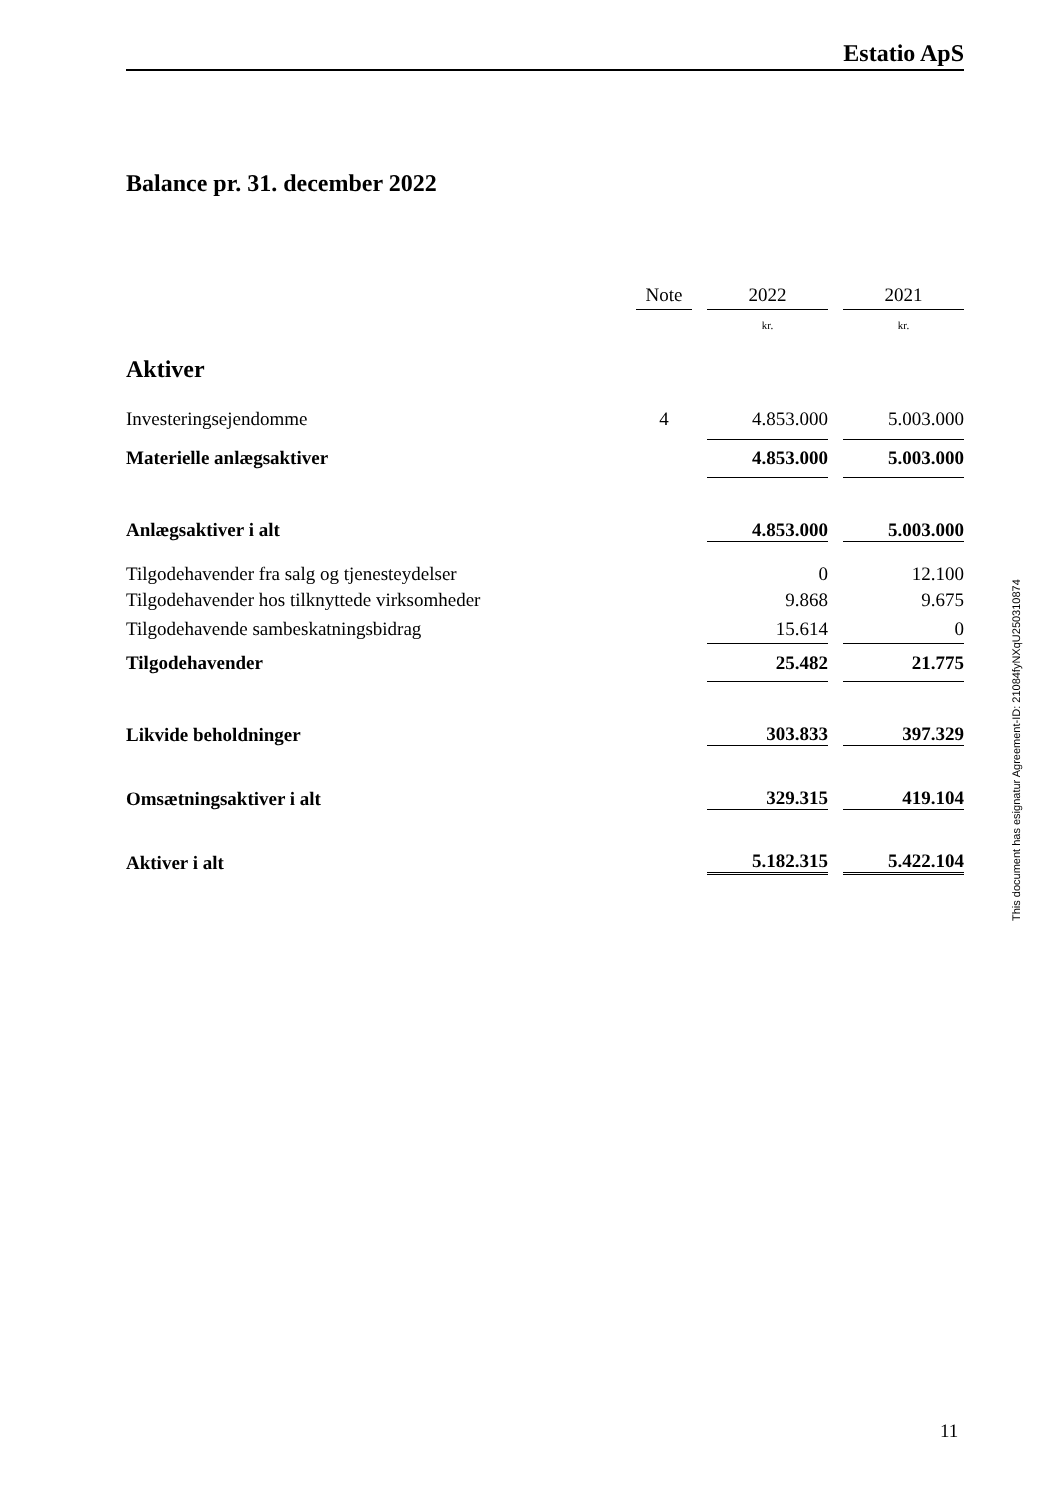Estatio ApS
Balance pr. 31. december 2022
| | Note | | 2022 | | 2021 |
| --- | --- | --- | --- | --- | --- |
| | | | kr. | | kr. |
| Aktiver | | | | | |
| Investeringsejendomme | 4 | | 4.853.000 | | 5.003.000 |
| Materielle anlægsaktiver | | | 4.853.000 | | 5.003.000 |
| Anlægsaktiver i alt | | | 4.853.000 | | 5.003.000 |
| Tilgodehavender fra salg og tjenesteydelser | | | 0 | | 12.100 |
| Tilgodehavender hos tilknyttede virksomheder | | | 9.868 | | 9.675 |
| Tilgodehavende sambeskatningsbidrag | | | 15.614 | | 0 |
| Tilgodehavender | | | 25.482 | | 21.775 |
| Likvide beholdninger | | | 303.833 | | 397.329 |
| Omsætningsaktiver i alt | | | 329.315 | | 419.104 |
| Aktiver i alt | | | 5.182.315 | | 5.422.104 |
This document has esignatur Agreement-ID: 21084fyNXqU250310874
11